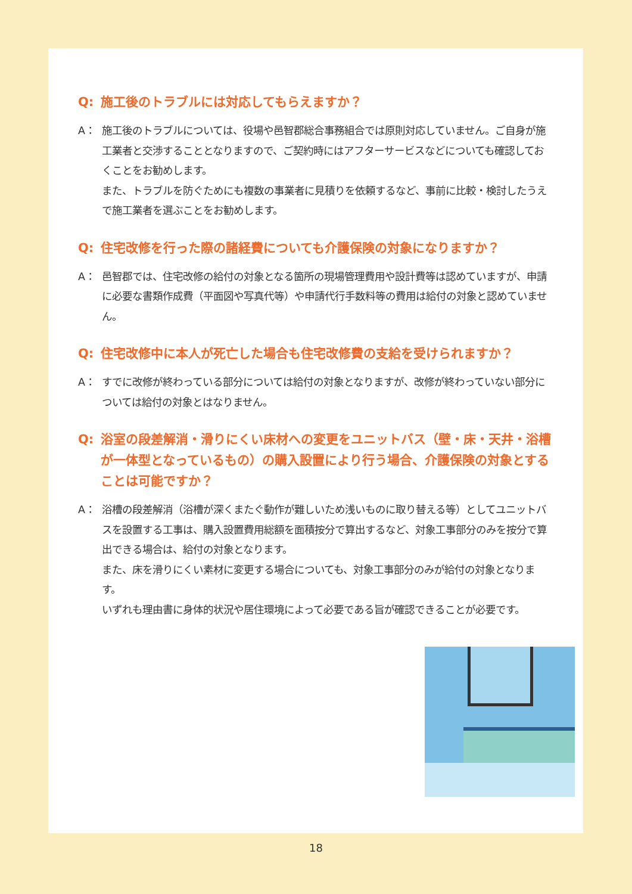Q: 施工後のトラブルには対応してもらえますか？
A： 施工後のトラブルについては、役場や邑智郡総合事務組合では原則対応していません。ご自身が施工業者と交渉することとなりますので、ご契約時にはアフターサービスなどについても確認しておくことをお勧めします。
また、トラブルを防ぐためにも複数の事業者に見積りを依頼するなど、事前に比較・検討したうえで施工業者を選ぶことをお勧めします。
Q: 住宅改修を行った際の諸経費についても介護保険の対象になりますか？
A： 邑智郡では、住宅改修の給付の対象となる箇所の現場管理費用や設計費等は認めていますが、申請に必要な書類作成費（平面図や写真代等）や申請代行手数料等の費用は給付の対象と認めていません。
Q: 住宅改修中に本人が死亡した場合も住宅改修費の支給を受けられますか？
A： すでに改修が終わっている部分については給付の対象となりますが、改修が終わっていない部分については給付の対象とはなりません。
Q: 浴室の段差解消・滑りにくい床材への変更をユニットバス（壁・床・天井・浴槽が一体型となっているもの）の購入設置により行う場合、介護保険の対象とすることは可能ですか？
A： 浴槽の段差解消（浴槽が深くまたぐ動作が難しいため浅いものに取り替える等）としてユニットバスを設置する工事は、購入設置費用総額を面積按分で算出するなど、対象工事部分のみを按分で算出できる場合は、給付の対象となります。
また、床を滑りにくい素材に変更する場合についても、対象工事部分のみが給付の対象となります。
いずれも理由書に身体的状況や居住環境によって必要である旨が確認できることが必要です。
18